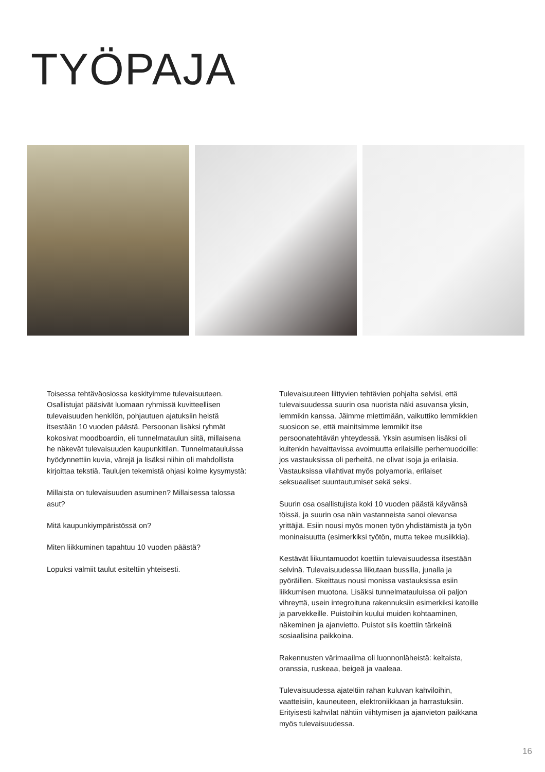TYÖPAJA
Toisessa tehtäväosiossa keskityimme tulevaisuuteen. Osallistujat pääsivät luomaan ryhmissä kuvitteellisen tulevaisuuden henkilön, pohjautuen ajatuksiin heistä itsestään 10 vuoden päästä. Persoonan lisäksi ryhmät kokosivat moodboardin, eli tunnelmataulun siitä, millaisena he näkevät tulevaisuuden kaupunkitilan. Tunnelmatauluissa hyödynnettiin kuvia, värejä ja lisäksi niihin oli mahdollista kirjoittaa tekstiä. Taulujen tekemistä ohjasi kolme kysymystä:
Millaista on tulevaisuuden asuminen? Millaisessa talossa asut?
Mitä kaupunkiympäristössä on?
Miten liikkuminen tapahtuu 10 vuoden päästä?
Lopuksi valmiit taulut esiteltiin yhteisesti.
Tulevaisuuteen liittyvien tehtävien pohjalta selvisi, että tulevaisuudessa suurin osa nuorista näki asuvansa yksin, lemmikin kanssa. Jäimme miettimään, vaikuttiko lemmikkien suosioon se, että mainitsimme lemmikit itse persoonatehtävän yhteydessä. Yksin asumisen lisäksi oli kuitenkin havaittavissa avoimuutta erilaisille perhemuodoille: jos vastauksissa oli perheitä, ne olivat isoja ja erilaisia. Vastauksissa vilahtivat myös polyamoria, erilaiset seksuaaliset suuntautumiset sekä seksi.
Suurin osa osallistujista koki 10 vuoden päästä käyvänsä töissä, ja suurin osa näin vastanneista sanoi olevansa yrittäjiä. Esiin nousi myös monen työn yhdistämistä ja työn moninaisuutta (esimerkiksi työtön, mutta tekee musiikkia).
Kestävät liikuntamuodot koettiin tulevaisuudessa itsestään selvinä. Tulevaisuudessa liikutaan bussilla, junalla ja pyöräillen. Skeittaus nousi monissa vastauksissa esiin liikkumisen muotona. Lisäksi tunnelmatauluissa oli paljon vihreyttä, usein integroituna rakennuksiin esimerkiksi katoille ja parvekkeille. Puistoihin kuului muiden kohtaaminen, näkeminen ja ajanvietto. Puistot siis koettiin tärkeinä sosiaalisina paikkoina.
Rakennusten värimaailma oli luonnonläheistä: keltaista, oranssia, ruskeaa, beigeä ja vaaleaa.
Tulevaisuudessa ajateltiin rahan kuluvan kahviloihin, vaatteisiin, kauneuteen, elektroniikkaan ja harrastuksiin. Erityisesti kahvilat nähtiin viihtymisen ja ajanvieton paikkana myös tulevaisuudessa.
16